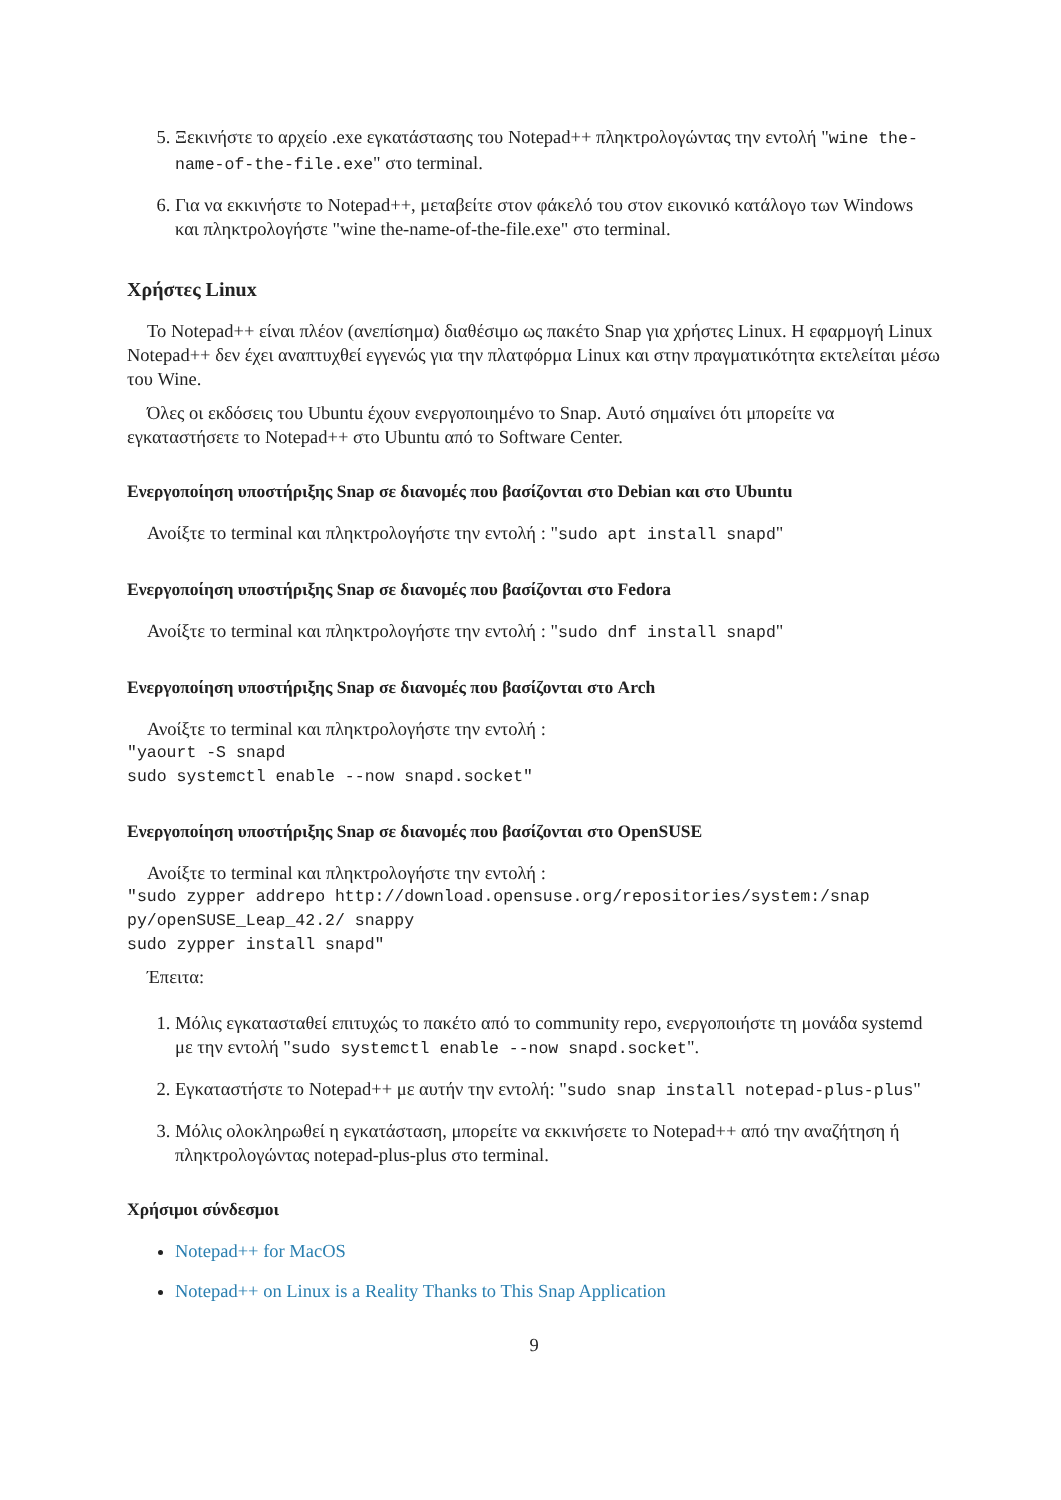5. Ξεκινήστε το αρχείο .exe εγκατάστασης του Notepad++ πληκτρολογώντας την εντολή "wine the-name-of-the-file.exe" στο terminal.
6. Για να εκκινήστε το Notepad++, μεταβείτε στον φάκελό του στον εικονικό κατάλογο των Windows και πληκτρολογήστε "wine the-name-of-the-file.exe" στο terminal.
Χρήστες Linux
Το Notepad++ είναι πλέον (ανεπίσημα) διαθέσιμο ως πακέτο Snap για χρήστες Linux. Η εφαρμογή Linux Notepad++ δεν έχει αναπτυχθεί εγγενώς για την πλατφόρμα Linux και στην πραγματικότητα εκτελείται μέσω του Wine.
Όλες οι εκδόσεις του Ubuntu έχουν ενεργοποιημένο το Snap. Αυτό σημαίνει ότι μπορείτε να εγκαταστήσετε το Notepad++ στο Ubuntu από το Software Center.
Ενεργοποίηση υποστήριξης Snap σε διανομές που βασίζονται στο Debian και στο Ubuntu
Ανοίξτε το terminal και πληκτρολογήστε την εντολή : "sudo apt install snapd"
Ενεργοποίηση υποστήριξης Snap σε διανομές που βασίζονται στο Fedora
Ανοίξτε το terminal και πληκτρολογήστε την εντολή : "sudo dnf install snapd"
Ενεργοποίηση υποστήριξης Snap σε διανομές που βασίζονται στο Arch
Ανοίξτε το terminal και πληκτρολογήστε την εντολή :
"yaourt -S snapd
sudo systemctl enable --now snapd.socket"
Ενεργοποίηση υποστήριξης Snap σε διανομές που βασίζονται στο OpenSUSE
Ανοίξτε το terminal και πληκτρολογήστε την εντολή :
"sudo zypper addrepo http://download.opensuse.org/repositories/system:/snap
py/openSUSE_Leap_42.2/ snappy
sudo zypper install snapd"
Έπειτα:
1. Μόλις εγκατασταθεί επιτυχώς το πακέτο από το community repo, ενεργοποιήστε τη μονάδα systemd με την εντολή "sudo systemctl enable --now snapd.socket".
2. Εγκαταστήστε το Notepad++ με αυτήν την εντολή: "sudo snap install notepad-plus-plus"
3. Μόλις ολοκληρωθεί η εγκατάσταση, μπορείτε να εκκινήσετε το Notepad++ από την αναζήτηση ή πληκτρολογώντας notepad-plus-plus στο terminal.
Χρήσιμοι σύνδεσμοι
Notepad++ for MacOS
Notepad++ on Linux is a Reality Thanks to This Snap Application
9